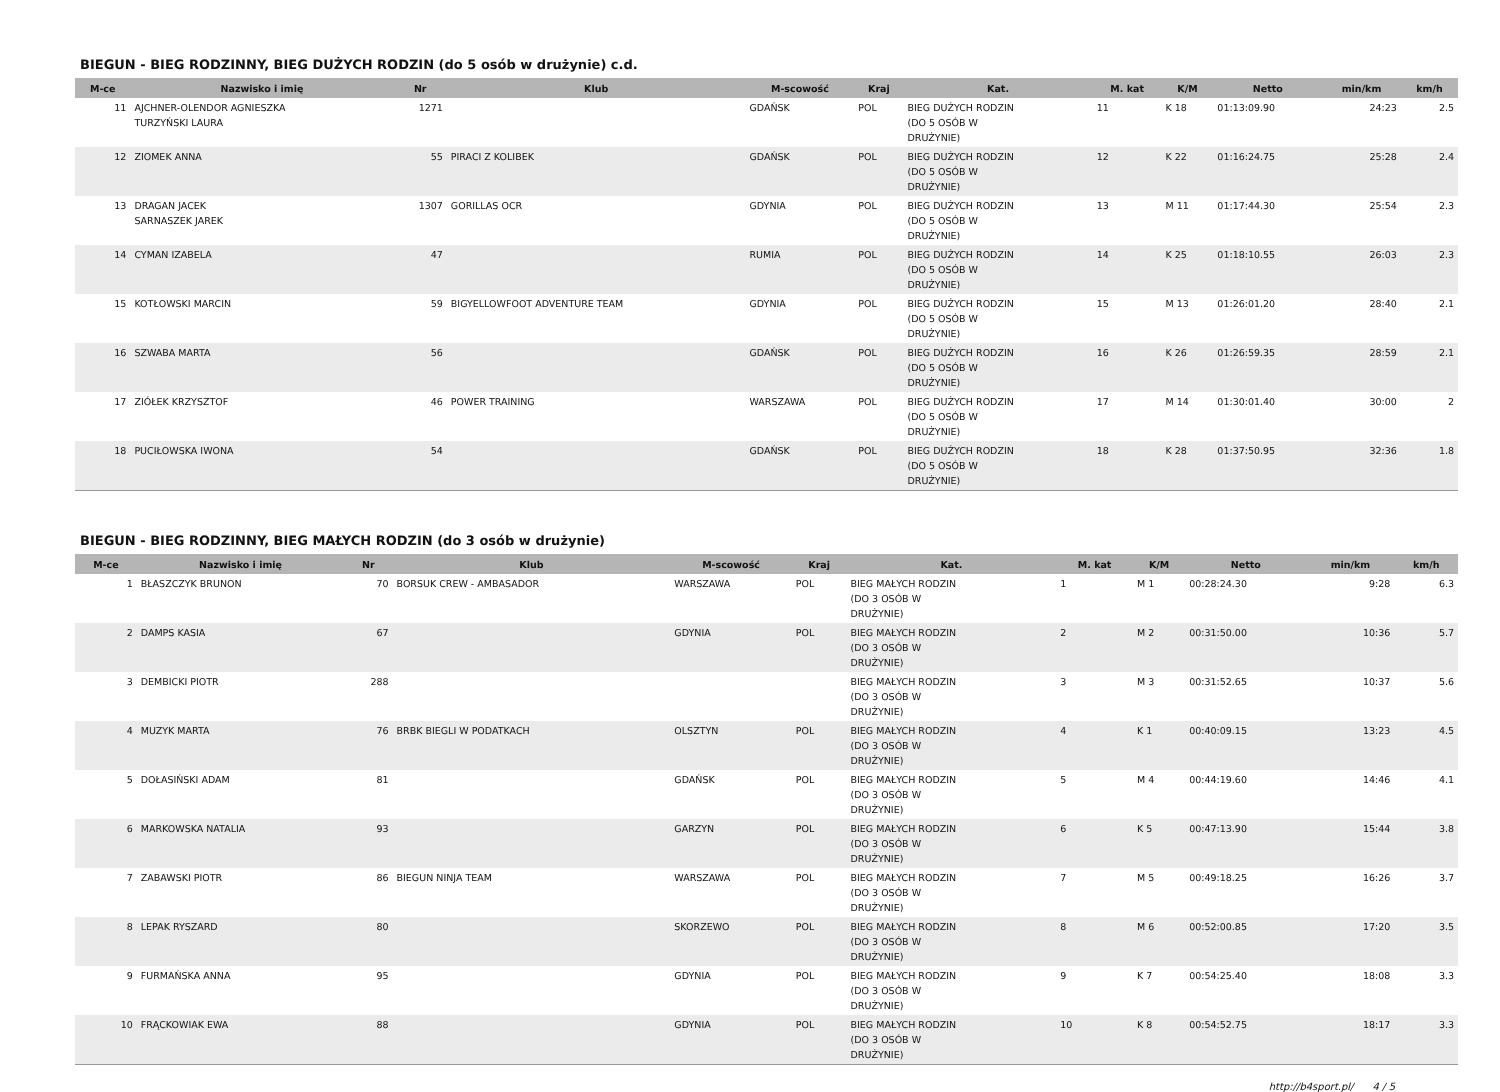BIEGUN - BIEG RODZINNY, BIEG DUŻYCH RODZIN (do 5 osób w drużynie) c.d.
| M-ce | Nazwisko i imię | Nr | Klub | M-scowość | Kraj | Kat. | M. kat | K/M | Netto | min/km | km/h |
| --- | --- | --- | --- | --- | --- | --- | --- | --- | --- | --- | --- |
| 11 | AJCHNER-OLENDOR AGNIESZKA TURZYŃSKI LAURA | 1271 | | GDAŃSK | POL | BIEG DUŻYCH RODZIN (DO 5 OSÓB W DRUŻYNIE) | 11 | K 18 | 01:13:09.90 | 24:23 | 2.5 |
| 12 | ZIOMEK ANNA | 55 | PIRACI Z KOLIBEK | GDAŃSK | POL | BIEG DUŻYCH RODZIN (DO 5 OSÓB W DRUŻYNIE) | 12 | K 22 | 01:16:24.75 | 25:28 | 2.4 |
| 13 | DRAGAN JACEK SARNASZEK JAREK | 1307 | GORILLAS OCR | GDYNIA | POL | BIEG DUŻYCH RODZIN (DO 5 OSÓB W DRUŻYNIE) | 13 | M 11 | 01:17:44.30 | 25:54 | 2.3 |
| 14 | CYMAN IZABELA | 47 | | RUMIA | POL | BIEG DUŻYCH RODZIN (DO 5 OSÓB W DRUŻYNIE) | 14 | K 25 | 01:18:10.55 | 26:03 | 2.3 |
| 15 | KOTŁOWSKI MARCIN | 59 | BIGYELLOWFOOT ADVENTURE TEAM | GDYNIA | POL | BIEG DUŻYCH RODZIN (DO 5 OSÓB W DRUŻYNIE) | 15 | M 13 | 01:26:01.20 | 28:40 | 2.1 |
| 16 | SZWABA MARTA | 56 | | GDAŃSK | POL | BIEG DUŻYCH RODZIN (DO 5 OSÓB W DRUŻYNIE) | 16 | K 26 | 01:26:59.35 | 28:59 | 2.1 |
| 17 | ZIÓŁEK KRZYSZTOF | 46 | POWER TRAINING | WARSZAWA | POL | BIEG DUŻYCH RODZIN (DO 5 OSÓB W DRUŻYNIE) | 17 | M 14 | 01:30:01.40 | 30:00 | 2 |
| 18 | PUCIŁOWSKA IWONA | 54 | | GDAŃSK | POL | BIEG DUŻYCH RODZIN (DO 5 OSÓB W DRUŻYNIE) | 18 | K 28 | 01:37:50.95 | 32:36 | 1.8 |
BIEGUN - BIEG RODZINNY, BIEG MAŁYCH RODZIN (do 3 osób w drużynie)
| M-ce | Nazwisko i imię | Nr | Klub | M-scowość | Kraj | Kat. | M. kat | K/M | Netto | min/km | km/h |
| --- | --- | --- | --- | --- | --- | --- | --- | --- | --- | --- | --- |
| 1 | BŁASZCZYK BRUNON | 70 | BORSUK CREW - AMBASADOR | WARSZAWA | POL | BIEG MAŁYCH RODZIN (DO 3 OSÓB W DRUŻYNIE) | 1 | M 1 | 00:28:24.30 | 9:28 | 6.3 |
| 2 | DAMPS KASIA | 67 | | GDYNIA | POL | BIEG MAŁYCH RODZIN (DO 3 OSÓB W DRUŻYNIE) | 2 | M 2 | 00:31:50.00 | 10:36 | 5.7 |
| 3 | DEMBICKI PIOTR | 288 | | | | BIEG MAŁYCH RODZIN (DO 3 OSÓB W DRUŻYNIE) | 3 | M 3 | 00:31:52.65 | 10:37 | 5.6 |
| 4 | MUZYK MARTA | 76 | BRBK BIEGLI W PODATKACH | OLSZTYN | POL | BIEG MAŁYCH RODZIN (DO 3 OSÓB W DRUŻYNIE) | 4 | K 1 | 00:40:09.15 | 13:23 | 4.5 |
| 5 | DOŁASIŃSKI ADAM | 81 | | GDAŃSK | POL | BIEG MAŁYCH RODZIN (DO 3 OSÓB W DRUŻYNIE) | 5 | M 4 | 00:44:19.60 | 14:46 | 4.1 |
| 6 | MARKOWSKA NATALIA | 93 | | GARZYN | POL | BIEG MAŁYCH RODZIN (DO 3 OSÓB W DRUŻYNIE) | 6 | K 5 | 00:47:13.90 | 15:44 | 3.8 |
| 7 | ZABAWSKI PIOTR | 86 | BIEGUN NINJA TEAM | WARSZAWA | POL | BIEG MAŁYCH RODZIN (DO 3 OSÓB W DRUŻYNIE) | 7 | M 5 | 00:49:18.25 | 16:26 | 3.7 |
| 8 | LEPAK RYSZARD | 80 | | SKORZEWO | POL | BIEG MAŁYCH RODZIN (DO 3 OSÓB W DRUŻYNIE) | 8 | M 6 | 00:52:00.85 | 17:20 | 3.5 |
| 9 | FURMAŃSKA ANNA | 95 | | GDYNIA | POL | BIEG MAŁYCH RODZIN (DO 3 OSÓB W DRUŻYNIE) | 9 | K 7 | 00:54:25.40 | 18:08 | 3.3 |
| 10 | FRĄCKOWIAK EWA | 88 | | GDYNIA | POL | BIEG MAŁYCH RODZIN (DO 3 OSÓB W DRUŻYNIE) | 10 | K 8 | 00:54:52.75 | 18:17 | 3.3 |
http://b4sport.pl/ 4 / 5